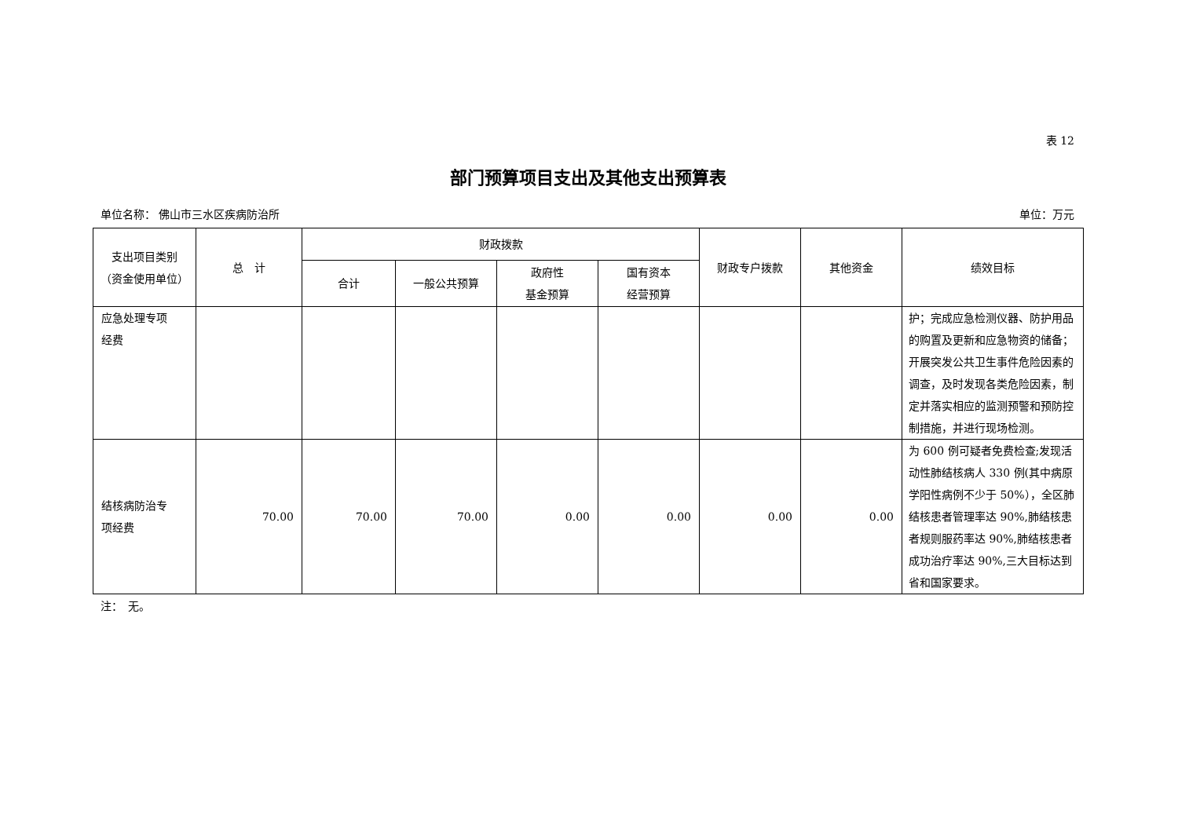表 12
部门预算项目支出及其他支出预算表
单位名称： 佛山市三水区疾病防治所 单位：万元
| 支出项目类别 （资金使用单位） | 总 计 | 财政拨款 | | | | 财政专户拨款 | 其他资金 | 绩效目标 |
| --- | --- | --- | --- | --- | --- | --- | --- | --- |
| | | 合计 | 一般公共预算 | 政府性 基金预算 | 国有资本 经营预算 | | | |
| 应急处理专项 经费 | | | | | | | | 护；完成应急检测仪器、防护用品的购置及更新和应急物资的储备；开展突发公共卫生事件危险因素的调查，及时发现各类危险因素，制定并落实相应的监测预警和预防控制措施，并进行现场检测。 |
| 结核病防治专 项经费 | 70.00 | 70.00 | 70.00 | 0.00 | 0.00 | 0.00 | 0.00 | 为 600 例可疑者免费检查;发现活动性肺结核病人 330 例(其中病原学阳性病例不少于 50%），全区肺结核患者管理率达 90%,肺结核患者规则服药率达 90%,肺结核患者成功治疗率达 90%,三大目标达到省和国家要求。 |
注：　无。